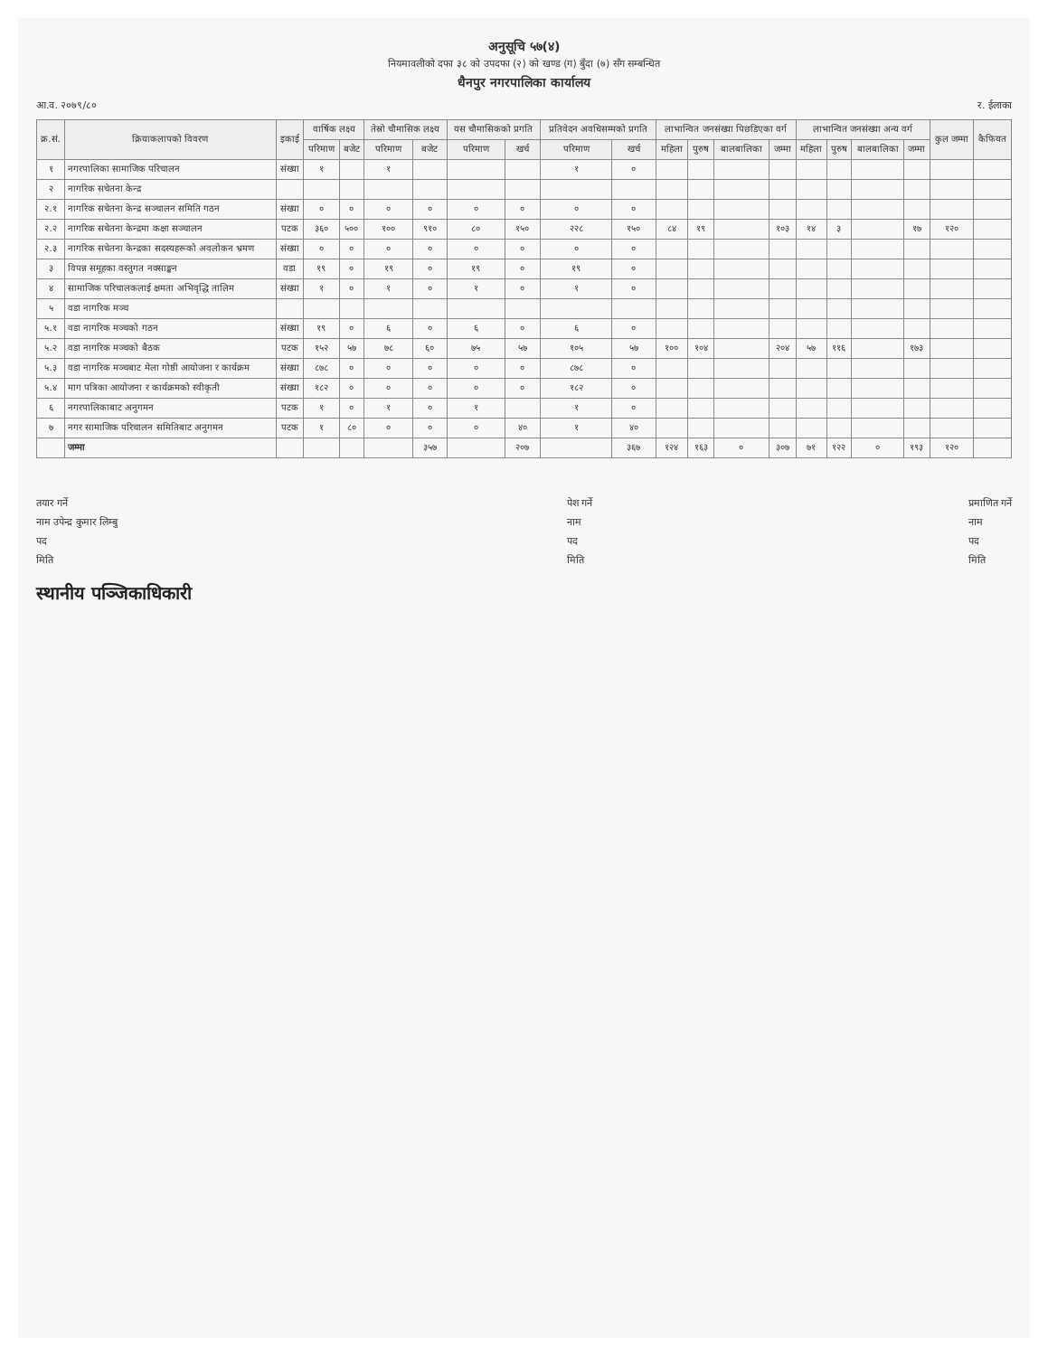अनुसूचि ५७(४)
नियमावलीको दफा ३८ को उपदफा (२) को खण्ड (ग) बुँदा (७) सँग सम्बन्धित
धैनपुर नगरपालिका कार्यालय
आ.व. २०७९/८० र. ईलाका
| क्र.सं. | क्रियाकलापको विवरण | इकाई | वार्षिक लक्ष्य | | तेस्रो चौमासिक लक्ष्य | | यस चौमासिकको प्रगति | | प्रतिवेदन अवधिसम्मको प्रगति | | लाभान्वित जनसंख्या पिछडिएका वर्ग | | | | लाभान्वित जनसंख्या अन्य वर्ग | | | | कुल जम्मा | कैफियत |
| --- | --- | --- | --- | --- | --- | --- | --- | --- | --- | --- | --- | --- | --- | --- | --- | --- | --- | --- | --- | --- |
| | | | परिमाण | बजेट | परिमाण | बजेट | परिमाण | खर्च | परिमाण | खर्च | महिला | पुरुष | बालबालिका | जम्मा | महिला | पुरुष | बालबालिका | जम्मा | | |
| १ | नगरपालिका सामाजिक परिचालन | संख्या | १ | | १ | | | | १ | ० | | | | | | | | | | |
| २ | नागरिक सचेतना केन्द्र | | | | | | | | | | | | | | | | | | | |
| २.१ | नागरिक सचेतना केन्द्र सञ्चालन समिति गठन | संख्या | ० | ० | ० | ० | ० | ० | ० | ० | | | | | | | | | | |
| २.२ | नागरिक सचेतना केन्द्रमा कक्षा सञ्चालन | पटक | ३६० | ५०० | १०० | ९१० | ८० | १५० | २२८ | १५० | ८४ | १९ | | १०३ | १४ | ३ | | १७ | १२० | |
| २.३ | नागरिक सचेतना केन्द्रका सदस्यहरूको अवलोकन भ्रमण | संख्या | ० | ० | ० | ० | ० | ० | ० | ० | | | | | | | | | | |
| ३ | विपन्न समूहका वस्तुगत नक्साङ्कन | वडा | १९ | ० | १९ | ० | १९ | ० | १९ | ० | | | | | | | | | | |
| ४ | सामाजिक परिचालकलाई क्षमता अभिवृद्धि तालिम | संख्या | १ | ० | १ | ० | १ | ० | १ | ० | | | | | | | | | | |
| ५ | वडा नागरिक मञ्च | | | | | | | | | | | | | | | | | | | |
| ५.१ | वडा नागरिक मञ्चको गठन | संख्या | १९ | ० | ६ | ० | ६ | ० | ६ | ० | | | | | | | | | | |
| ५.२ | वडा नागरिक मञ्चको बैठक | पटक | १५२ | ५७ | ७८ | ६० | ७५ | ५७ | १०५ | ५७ | १०० | १०४ | | २०४ | ५७ | ११६ | | १७३ | | |
| ५.३ | वडा नागरिक मञ्चबाट मेला गोष्ठी आयोजना र कार्यक्रम | संख्या | ८७८ | ० | ० | ० | ० | ० | ८७८ | ० | | | | | | | | | | |
| ५.४ | माग पत्रिका आयोजना र कार्यक्रमको स्वीकृती | संख्या | १८२ | ० | ० | ० | ० | ० | १८२ | ० | | | | | | | | | | |
| ६ | नगरपालिकाबाट अनुगमन | पटक | १ | ० | १ | ० | १ | | १ | ० | | | | | | | | | | |
| ७ | नगर सामाजिक परिचालन समितिबाट अनुगमन | पटक | १ | ८० | ० | ० | ० | ४० | १ | ४० | | | | | | | | | | |
| | जम्मा | | | | | ३५७ | | २०७ | | ३६७ | १२४ | १६३ | ० | ३०७ | ७१ | १२२ | ० | १९३ | १२० | |
तयार गर्ने
नाम उपेन्द्र कुमार लिम्बु
पद
मिति
स्थानीय पञ्जिकाधिकारी
पेश गर्ने
नाम
पद
मिति
प्रमाणित गर्ने
नाम
पद
मिति